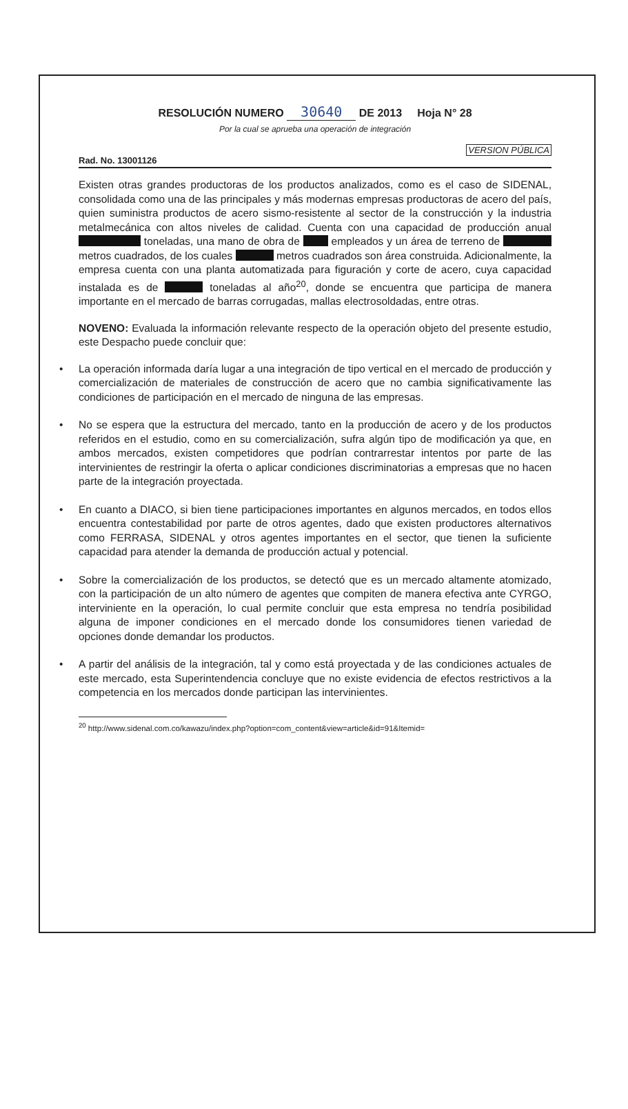RESOLUCIÓN NUMERO 30640 DE 2013 Hoja N° 28
Por la cual se aprueba una operación de integración
VERSION PÚBLICA
Rad. No. 13001126
Existen otras grandes productoras de los productos analizados, como es el caso de SIDENAL, consolidada como una de las principales y más modernas empresas productoras de acero del país, quien suministra productos de acero sismo-resistente al sector de la construcción y la industria metalmecánica con altos niveles de calidad. Cuenta con una capacidad de producción anual toneladas, una mano de obra de empleados y un área de terreno de metros cuadrados, de los cuales metros cuadrados son área construida. Adicionalmente, la empresa cuenta con una planta automatizada para figuración y corte de acero, cuya capacidad instalada es de toneladas al año<sup>20</sup>, donde se encuentra que participa de manera importante en el mercado de barras corrugadas, mallas electrosoldadas, entre otras.
NOVENO: Evaluada la información relevante respecto de la operación objeto del presente estudio, este Despacho puede concluir que:
• La operación informada daría lugar a una integración de tipo vertical en el mercado de producción y comercialización de materiales de construcción de acero que no cambia significativamente las condiciones de participación en el mercado de ninguna de las empresas.
• No se espera que la estructura del mercado, tanto en la producción de acero y de los productos referidos en el estudio, como en su comercialización, sufra algún tipo de modificación ya que, en ambos mercados, existen competidores que podrían contrarrestar intentos por parte de las intervinientes de restringir la oferta o aplicar condiciones discriminatorias a empresas que no hacen parte de la integración proyectada.
• En cuanto a DIACO, si bien tiene participaciones importantes en algunos mercados, en todos ellos encuentra contestabilidad por parte de otros agentes, dado que existen productores alternativos como FERRASA, SIDENAL y otros agentes importantes en el sector, que tienen la suficiente capacidad para atender la demanda de producción actual y potencial.
• Sobre la comercialización de los productos, se detectó que es un mercado altamente atomizado, con la participación de un alto número de agentes que compiten de manera efectiva ante CYRGO, interviniente en la operación, lo cual permite concluir que esta empresa no tendría posibilidad alguna de imponer condiciones en el mercado donde los consumidores tienen variedad de opciones donde demandar los productos.
• A partir del análisis de la integración, tal y como está proyectada y de las condiciones actuales de este mercado, esta Superintendencia concluye que no existe evidencia de efectos restrictivos a la competencia en los mercados donde participan las intervinientes.
<sup>20</sup> http://www.sidenal.com.co/kawazu/index.php?option=com_content&view=article&id=91&Itemid=